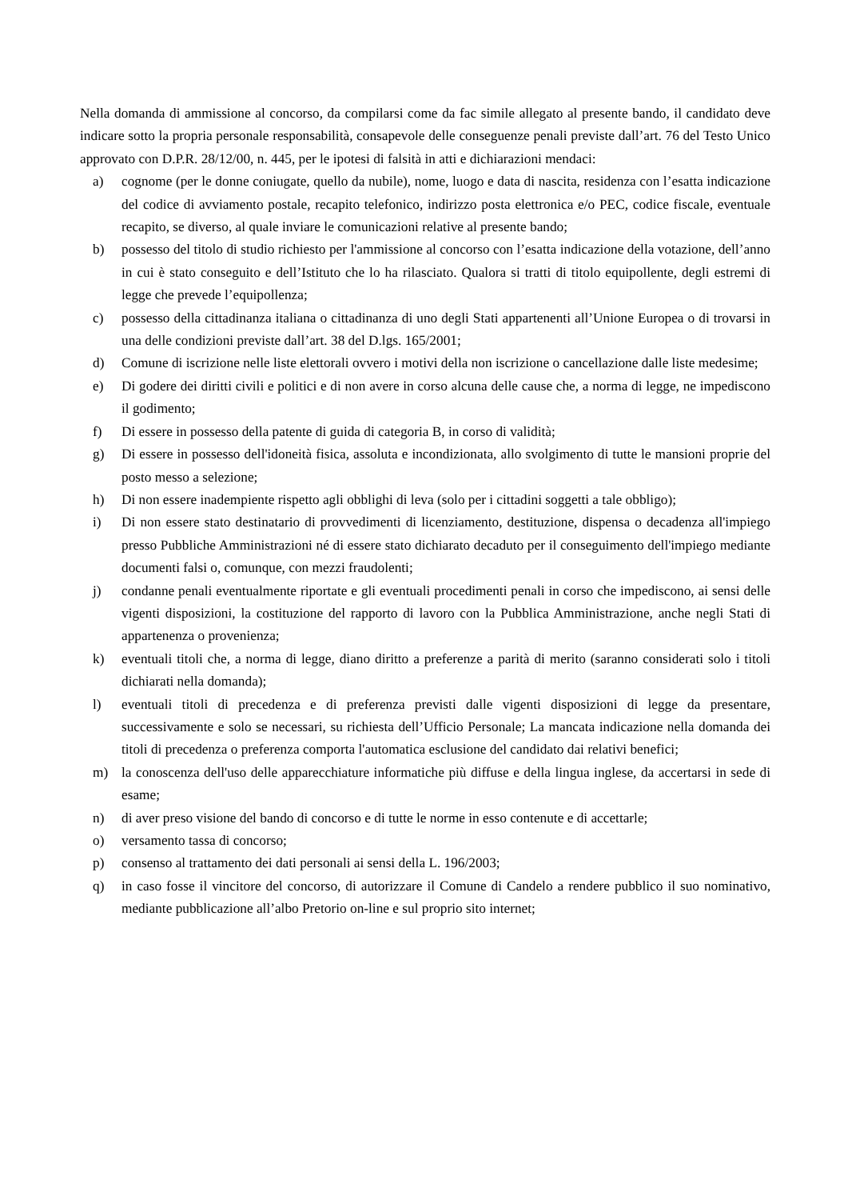Nella domanda di ammissione al concorso, da compilarsi come da fac simile allegato al presente bando, il candidato deve indicare sotto la propria personale responsabilità, consapevole delle conseguenze penali previste dall’art. 76 del Testo Unico approvato con D.P.R. 28/12/00, n. 445, per le ipotesi di falsità in atti e dichiarazioni mendaci:
a) cognome (per le donne coniugate, quello da nubile), nome, luogo e data di nascita, residenza con l’esatta indicazione del codice di avviamento postale, recapito telefonico, indirizzo posta elettronica e/o PEC, codice fiscale, eventuale recapito, se diverso, al quale inviare le comunicazioni relative al presente bando;
b) possesso del titolo di studio richiesto per l'ammissione al concorso con l’esatta indicazione della votazione, dell’anno in cui è stato conseguito e dell’Istituto che lo ha rilasciato. Qualora si tratti di titolo equipollente, degli estremi di legge che prevede l’equipollenza;
c) possesso della cittadinanza italiana o cittadinanza di uno degli Stati appartenenti all’Unione Europea o di trovarsi in una delle condizioni previste dall’art. 38 del D.lgs. 165/2001;
d) Comune di iscrizione nelle liste elettorali ovvero i motivi della non iscrizione o cancellazione dalle liste medesime;
e) Di godere dei diritti civili e politici e di non avere in corso alcuna delle cause che, a norma di legge, ne impediscono il godimento;
f) Di essere in possesso della patente di guida di categoria B, in corso di validità;
g) Di essere in possesso dell'idoneità fisica, assoluta e incondizionata, allo svolgimento di tutte le mansioni proprie del posto messo a selezione;
h) Di non essere inadempiente rispetto agli obblighi di leva (solo per i cittadini soggetti a tale obbligo);
i) Di non essere stato destinatario di provvedimenti di licenziamento, destituzione, dispensa o decadenza all'impiego presso Pubbliche Amministrazioni né di essere stato dichiarato decaduto per il conseguimento dell'impiego mediante documenti falsi o, comunque, con mezzi fraudolenti;
j) condanne penali eventualmente riportate e gli eventuali procedimenti penali in corso che impediscono, ai sensi delle vigenti disposizioni, la costituzione del rapporto di lavoro con la Pubblica Amministrazione, anche negli Stati di appartenenza o provenienza;
k) eventuali titoli che, a norma di legge, diano diritto a preferenze a parità di merito (saranno considerati solo i titoli dichiarati nella domanda);
l) eventuali titoli di precedenza e di preferenza previsti dalle vigenti disposizioni di legge da presentare, successivamente e solo se necessari, su richiesta dell’Ufficio Personale; La mancata indicazione nella domanda dei titoli di precedenza o preferenza comporta l'automatica esclusione del candidato dai relativi benefici;
m) la conoscenza dell'uso delle apparecchiature informatiche più diffuse e della lingua inglese, da accertarsi in sede di esame;
n) di aver preso visione del bando di concorso e di tutte le norme in esso contenute e di accettarle;
o) versamento tassa di concorso;
p) consenso al trattamento dei dati personali ai sensi della L. 196/2003;
q) in caso fosse il vincitore del concorso, di autorizzare il Comune di Candelo a rendere pubblico il suo nominativo, mediante pubblicazione all’albo Pretorio on-line e sul proprio sito internet;